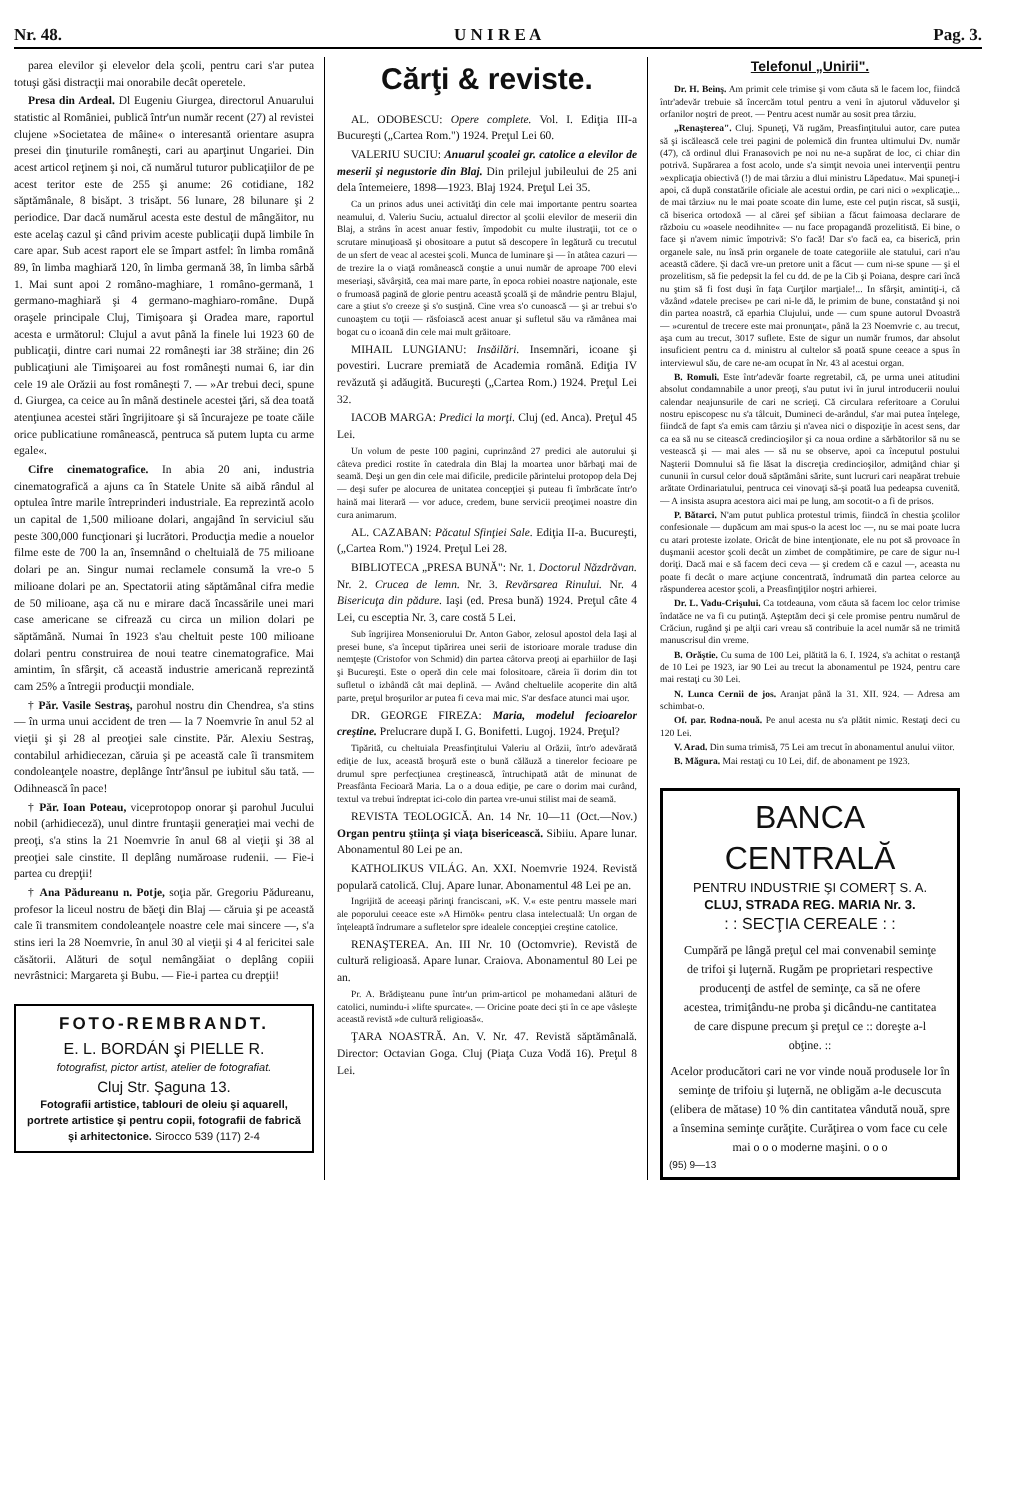Nr. 48. U N I R E A Pag. 3.
parea elevilor şi elevelor dela şcoli, pentru cari s'ar putea totuşi găsi distracţii mai onorabile decât operetele.
Presa din Ardeal. Dl Eugeniu Giurgea, directorul Anuarului statistic al României, publică într'un număr recent (27) al revistei clujene »Societatea de mâine« o interesantă orientare asupra presei din ţinuturile româneşti, cari au aparţinut Ungariei. Din acest articol reţinem şi noi, că numărul tuturor publicaţiilor de pe acest teritor este de 255 şi anume: 26 cotidiane, 182 săptămânale, 8 bisăpt. 3 trisăpt. 56 lunare, 28 bilunare şi 2 periodice. Dar dacă numărul acesta este destul de mângăitor, nu este acelaş cazul şi când privim aceste publicaţii după limbile în care apar. Sub acest raport ele se împart astfel: în limba română 89, în limba maghiară 120, în limba germană 38, în limba sârbă 1. Mai sunt apoi 2 româno-maghiare, 1 româno-germană, 1 germano-maghiară şi 4 germano-maghiaro-române. După oraşele principale Cluj, Timişoara şi Oradea mare, raportul acesta e următorul: Clujul a avut până la finele lui 1923 60 de publicaţii, dintre cari numai 22 româneşti iar 38 străine; din 26 publicaţiuni ale Timişoarei au fost româneşti numai 6, iar din cele 19 ale Orăzii au fost româneşti 7. — »Ar trebui deci, spune d. Giurgea, ca ceice au în mână destinele acestei ţări, să dea toată atenţiunea acestei stări îngrijitoare şi să încurajeze pe toate căile orice publicatiune românească, pentruca să putem lupta cu arme egale«.
Cifre cinematografice. In abia 20 ani, industria cinematografică a ajuns ca în Statele Unite să aibă rândul al optulea între marile întreprinderi industriale. Ea reprezintă acolo un capital de 1,500 milioane dolari, angajând în serviciul său peste 300,000 funcţionari şi lucrători. Producţia medie a nouelor filme este de 700 la an, însemnând o cheltuială de 75 milioane dolari pe an. Singur numai reclamele consumă la vre-o 5 milioane dolari pe an. Spectatorii ating săptămânal cifra medie de 50 milioane, aşa că nu e mirare dacă încassările unei mari case americane se cifrează cu circa un milion dolari pe săptămână. Numai în 1923 s'au cheltuit peste 100 milioane dolari pentru construirea de noui teatre cinematografice. Mai amintim, în sfârşit, că această industrie americană reprezintă cam 25% a întregii producţii mondiale.
† Păr. Vasile Sestraş, parohul nostru din Chendrea, s'a stins — în urma unui accident de tren — la 7 Noemvrie în anul 52 al vieţii şi şi 28 al preoţiei sale cinstite. Păr. Alexiu Sestraş, contabilul arhidiecezan, căruia şi pe această cale îi transmitem condoleanţele noastre, deplânge într'ânsul pe iubitul său tată. — Odihnească în pace!
† Păr. Ioan Poteau, viceprotopop onorar şi parohul Jucului nobil (arhidieceză), unul dintre fruntaşii generaţiei mai vechi de preoţi, s'a stins la 21 Noemvrie în anul 68 al vieţii şi 38 al preoţiei sale cinstite. Il deplâng număroase rudenii. — Fie-i partea cu drepţii!
† Ana Pădureanu n. Potje, soţia păr. Gregoriu Pădureanu, profesor la liceul nostru de băeţi din Blaj — căruia şi pe această cale îi transmitem condoleanţele noastre cele mai sincere —, s'a stins ieri la 28 Noemvrie, în anul 30 al vieţii şi 4 al fericitei sale căsătorii. Alături de soţul nemângăiat o deplâng copiii nevrâstnici: Margareta şi Bubu. — Fie-i partea cu drepţii!
FOTO-REMBRANDT.
E. L. BORDÁN şi PIELLE R.
fotografist, pictor artist, atelier de fotografiat.
Cluj Str. Şaguna 13.
Fotografii artistice, tablouri de oleiu şi aquarell, portrete artistice şi pentru copii, fotografii de fabrică şi arhitectonice. Sirocco 539 (117) 2-4
Cărţi & reviste.
AL. ODOBESCU: Opere complete. Vol. I. Ediţia III-a Bucureşti („Cartea Rom.") 1924. Preţul Lei 60.
VALERIU SUCIU: Anuarul şcoalei gr. catolice a elevilor de meserii şi negustorie din Blaj. Din prilejul jubileului de 25 ani dela întemeiere, 1898—1923. Blaj 1924. Preţul Lei 35.
Ca un prinos adus unei activităţi din cele mai importante pentru soartea neamului, d. Valeriu Suciu, actualul director al şcolii elevilor de meserii din Blaj, a strâns în acest anuar festiv, împodobit cu multe ilustraţii, tot ce o scrutare minuţioasă şi obositoare a putut să descopere în legătură cu trecutul de un sfert de veac al acestei şcoli. Munca de luminare şi — în atâtea cazuri — de trezire la o viaţă românească conştie a unui număr de aproape 700 elevi meseriaşi, săvârşită, cea mai mare parte, în epoca robiei noastre naţionale, este o frumoasă pagină de glorie pentru această şcoală şi de mândrie pentru Blajul, care a ştiut s'o creeze şi s'o susţină. Cine vrea s'o cunoască — şi ar trebui s'o cunoaştem cu toţii — răsfoiască acest anuar şi sufletul său va rămânea mai bogat cu o icoană din cele mai mult grăitoare.
MIHAIL LUNGIANU: Insăilări. Insemnări, icoane şi povestiri. Lucrare premiată de Academia română. Ediţia IV revăzută şi adăugită. Bucureşti („Cartea Rom.) 1924. Preţul Lei 32.
IACOB MARGA: Predici la morţi. Cluj (ed. Anca). Preţul 45 Lei.
Un volum de peste 100 pagini, cuprinzând 27 predici ale autorului şi câteva predici rostite în catedrala din Blaj la moartea unor bărbaţi mai de seamă. Deşi un gen din cele mai dificile, predicile părintelui protopop dela Dej — deşi sufer pe alocurea de unitatea concepţiei şi puteau fi îmbrăcate într'o haină mai literară — vor aduce, credem, bune servicii preoţimei noastre din cura animarum.
AL. CAZABAN: Păcatul Sfinţiei Sale. Ediţia II-a. Bucureşti, („Cartea Rom.") 1924. Preţul Lei 28.
BIBLIOTECA „PRESA BUNĂ": Nr. 1. Doctorul Năzdrăvan. Nr. 2. Crucea de lemn. Nr. 3. Revărsarea Rinului. Nr. 4 Bisericuţa din pădure. Iaşi (ed. Presa bună) 1924. Preţul câte 4 Lei, cu esceptia Nr. 3, care costă 5 Lei.
Sub îngrijirea Monseniorului Dr. Anton Gabor, zelosul apostol dela Iaşi al presei bune, s'a început tipărirea unei serii de istorioare morale traduse din nemţeşte (Cristofor von Schmid) din partea câtorva preoţi ai eparhiilor de Iaşi şi Bucureşti. Este o operă din cele mai folositoare, căreia îi dorim din tot sufletul o izbândă cât mai deplină. — Având cheltuelile acoperite din altă parte, preţul broşurilor ar putea fi ceva mai mic. S'ar desface atunci mai uşor.
DR. GEORGE FIREZA: Maria, modelul fecioarelor creştine. Prelucrare după I. G. Bonifetti. Lugoj. 1924. Preţul?
Tipărită, cu cheltuiala Preasfinţitului Valeriu al Orăzii, într'o adevărată ediţie de lux, această broşură este o bună călăuză a tinerelor fecioare pe drumul spre perfecţiunea creştinească, întruchipată atât de minunat de Preasfânta Fecioară Maria. La o a doua ediţie, pe care o dorim mai curând, textul va trebui îndreptat ici-colo din partea vre-unui stilist mai de seamă.
REVISTA TEOLOGICĂ. An. 14 Nr. 10—11 (Oct.—Nov.) Organ pentru ştiinţa şi viaţa bisericească. Sibiiu. Apare lunar. Abonamentul 80 Lei pe an.
KATHOLIKUS VILÁG. An. XXI. Noemvrie 1924. Revistă populară catolică. Cluj. Apare lunar. Abonamentul 48 Lei pe an.
Ingrijită de aceeaşi părinţi franciscani, »K. V.« este pentru massele mari ale poporului ceeace este »A Hirnök« pentru clasa intelectuală: Un organ de înţeleaptă îndrumare a sufletelor spre idealele concepţiei creştine catolice.
RENAŞTEREA. An. III Nr. 10 (Octomvrie). Revistă de cultură religioasă. Apare lunar. Craiova. Abonamentul 80 Lei pe an.
Pr. A. Brădişteanu pune într'un prim-articol pe mohamedani alături de catolici, numindu-i »lifte spurcate«. — Oricine poate deci şti în ce ape vâsleşte această revistă »de cultură religioasă«.
ŢARA NOASTRĂ. An. V. Nr. 47. Revistă săptămânală. Director: Octavian Goga. Cluj (Piaţa Cuza Vodă 16). Preţul 8 Lei.
Telefonul „Unirii".
Dr. H. Beinş. Am primit cele trimise şi vom căuta să le facem loc, fiindcă într'adevăr trebuie să încercăm totul pentru a veni în ajutorul văduvelor şi orfanilor noştri de preot. — Pentru acest număr au sosit prea târziu.
„Renaşterea". Cluj. Spuneţi, Vă rugăm, Preasfinţitului autor, care putea să şi iscălească cele trei pagini de polemică din fruntea ultimului Dv. număr (47), că ordinul dlui Franasovich pe noi nu ne-a supărat de loc, ci chiar din potrivă. Supărarea a fost acolo, unde s'a simţit nevoia unei intervenţii pentru »explicaţia obiectivă (!) de mai târziu a dlui ministru Lăpedatu«. Mai spuneţi-i apoi, că după constatările oficiale ale acestui ordin, pe cari nici o »explicaţie... de mai târziu« nu le mai poate scoate din lume, este cel puţin riscat, să susţii, că biserica ortodoxă — al cărei şef sibiian a făcut faimoasa declarare de războiu cu »oasele neodihnite« — nu face propagandă prozelitistă. Ei bine, o face şi n'avem nimic împotrivă: S'o facă! Dar s'o facă ea, ca biserică, prin organele sale, nu însă prin organele de toate categoriile ale statului, cari n'au această cădere. Şi dacă vre-un pretore unit a făcut — cum ni-se spune — şi el prozelitism, să fie pedepsit la fel cu dd. de pe la Cib şi Poiana, despre cari încă nu ştim să fi fost duşi în faţa Curţilor marţiale!... In sfârşit, amintiţi-i, că văzând »datele precise« pe cari ni-le dă, le primim de bune, constatând şi noi din partea noastră, că eparhia Clujului, unde — cum spune autorul Dvoastră — »curentul de trecere este mai pronunţat«, până la 23 Noemvrie c. au trecut, aşa cum au trecut, 3017 suflete. Este de sigur un număr frumos, dar absolut insuficient pentru ca d. ministru al cultelor să poată spune ceeace a spus în interviewul său, de care ne-am ocupat în Nr. 43 al acestui organ.
B. Romuli. Este într'adevăr foarte regretabil, că, pe urma unei atitudini absolut condamnabile a unor preoţi, s'au putut ivi în jurul introducerii noului calendar neajunsurile de cari ne scrieţi. Că circulara referitoare a Corului nostru episcopesc nu s'a tâlcuit, Dumineci de-arândul, s'ar mai putea înţelege, fiindcă de fapt s'a emis cam târziu şi n'avea nici o dispoziţie în acest sens, dar ca ea să nu se citească credincioşilor şi ca noua ordine a sărbătorilor să nu se vestească şi — mai ales — să nu se observe, apoi ca începutul postului Naşterii Domnului să fie lăsat la discreţia credincioşilor, admiţând chiar şi cununii în cursul celor două săptămâni sărite, sunt lucruri cari neapărat trebuie arătate Ordinariatului, pentruca cei vinovaţi să-şi poată lua pedeapsa cuvenită. — A insista asupra acestora aici mai pe lung, am socotit-o a fi de prisos.
P. Bătarci. N'am putut publica protestul trimis, fiindcă în chestia şcolilor confesionale — dupăcum am mai spus-o la acest loc —, nu se mai poate lucra cu atari proteste izolate. Oricât de bine intenţionate, ele nu pot să provoace în duşmanii acestor şcoli decât un zimbet de compătimire, pe care de sigur nu-l doriţi. Dacă mai e să facem deci ceva — şi credem că e cazul —, aceasta nu poate fi decât o mare acţiune concentrată, îndrumată din partea celorce au răspunderea acestor şcoli, a Preasfinţiţilor noştri arhierei.
Dr. L. Vadu-Crişului. Ca totdeauna, vom căuta să facem loc celor trimise îndatăce ne va fi cu putinţă. Aşteptăm deci şi cele promise pentru numărul de Crăciun, rugând şi pe alţii cari vreau să contribuie la acel număr să ne trimită manuscrisul din vreme.
B. Orăştie. Cu suma de 100 Lei, plătită la 6. I. 1924, s'a achitat o restanţă de 10 Lei pe 1923, iar 90 Lei au trecut la abonamentul pe 1924, pentru care mai restaţi cu 30 Lei.
N. Lunca Cernii de jos. Aranjat până la 31. XII. 924. — Adresa am schimbat-o.
Of. par. Rodna-nouă. Pe anul acesta nu s'a plătit nimic. Restaţi deci cu 120 Lei.
V. Arad. Din suma trimisă, 75 Lei am trecut în abonamentul anului viitor.
B. Măgura. Mai restaţi cu 10 Lei, dif. de abonament pe 1923.
BANCA CENTRALĂ
PENTRU INDUSTRIE ŞI COMERŢ S. A.
CLUJ, STRADA REG. MARIA Nr. 3.
: : SECŢIA CEREALE : :
Cumpără pe lângă preţul cel mai convenabil seminţe de trifoi şi luţernă. Rugăm pe proprietari respective producenţi de astfel de seminţe, ca să ne ofere acestea, trimiţându-ne proba şi dicându-ne cantitatea de care dispune precum şi preţul ce :: doreşte a-l obţine. ::
Acelor producători cari ne vor vinde nouă produsele lor în seminţe de trifoiu şi luţernă, ne obligăm a-le decuscuta (elibera de mătase) 10 % din cantitatea vândută nouă, spre a însemina seminţe curăţite. Curăţirea o vom face cu cele mai o o o moderne maşini. o o o
(95) 9—13